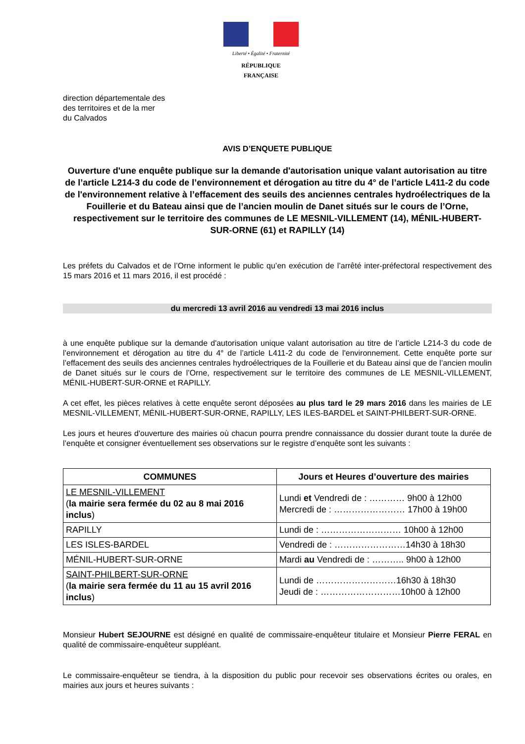Liberté • Égalité • Fraternité
RÉPUBLIQUE FRANÇAISE
direction départementale des
des territoires et de la mer
du Calvados
AVIS D’ENQUETE PUBLIQUE
Ouverture d'une enquête publique sur la demande d'autorisation unique valant autorisation au titre de l’article L214-3 du code de l’environnement et dérogation au titre du 4° de l’article L411-2 du code de l'environnement relative à l’effacement des seuils des anciennes centrales hydroélectriques de la Fouillerie et du Bateau ainsi que de l’ancien moulin de Danet situés sur le cours de l’Orne, respectivement sur le territoire des communes de LE MESNIL-VILLEMENT (14), MÉNIL-HUBERT-SUR-ORNE (61) et RAPILLY (14)
Les préfets du Calvados et de l’Orne informent le public qu’en exécution de l’arrêté inter-préfectoral respectivement des 15 mars 2016 et 11 mars 2016, il est procédé :
du mercredi 13 avril 2016 au vendredi 13 mai 2016 inclus
à une enquête publique sur la demande d'autorisation unique valant autorisation au titre de l’article L214-3 du code de l’environnement et dérogation au titre du 4° de l’article L411-2 du code de l'environnement. Cette enquête porte sur l’effacement des seuils des anciennes centrales hydroélectriques de la Fouillerie et du Bateau ainsi que de l’ancien moulin de Danet situés sur le cours de l’Orne, respectivement sur le territoire des communes de LE MESNIL-VILLEMENT, MÉNIL-HUBERT-SUR-ORNE et RAPILLY.
A cet effet, les pièces relatives à cette enquête seront déposées au plus tard le 29 mars 2016 dans les mairies de LE MESNIL-VILLEMENT, MÉNIL-HUBERT-SUR-ORNE, RAPILLY, LES ILES-BARDEL et SAINT-PHILBERT-SUR-ORNE.
Les jours et heures d'ouverture des mairies où chacun pourra prendre connaissance du dossier durant toute la durée de l’enquête et consigner éventuellement ses observations sur le registre d’enquête sont les suivants :
| COMMUNES | Jours et Heures d’ouverture des mairies |
| --- | --- |
| LE MESNIL-VILLEMENT ( la mairie sera fermée du 02 au 8 mai 2016 inclus ) | Lundi et Vendredi de : ………… 9h00 à 12h00 Mercredi de : …………………… 17h00 à 19h00 |
| RAPILLY | Lundi de : ……………………… 10h00 à 12h00 |
| LES ISLES-BARDEL | Vendredi de : ……………………14h30 à 18h30 |
| MÉNIL-HUBERT-SUR-ORNE | Mardi au Vendredi de : ……….. 9h00 à 12h00 |
| SAINT-PHILBERT-SUR-ORNE ( la mairie sera fermée du 11 au 15 avril 2016 inclus ) | Lundi de ………………………16h30 à 18h30 Jeudi de : ………………………10h00 à 12h00 |
Monsieur Hubert SEJOURNE est désigné en qualité de commissaire-enquêteur titulaire et Monsieur Pierre FERAL en qualité de commissaire-enquêteur suppléant.
Le commissaire-enquêteur se tiendra, à la disposition du public pour recevoir ses observations écrites ou orales, en mairies aux jours et heures suivants :